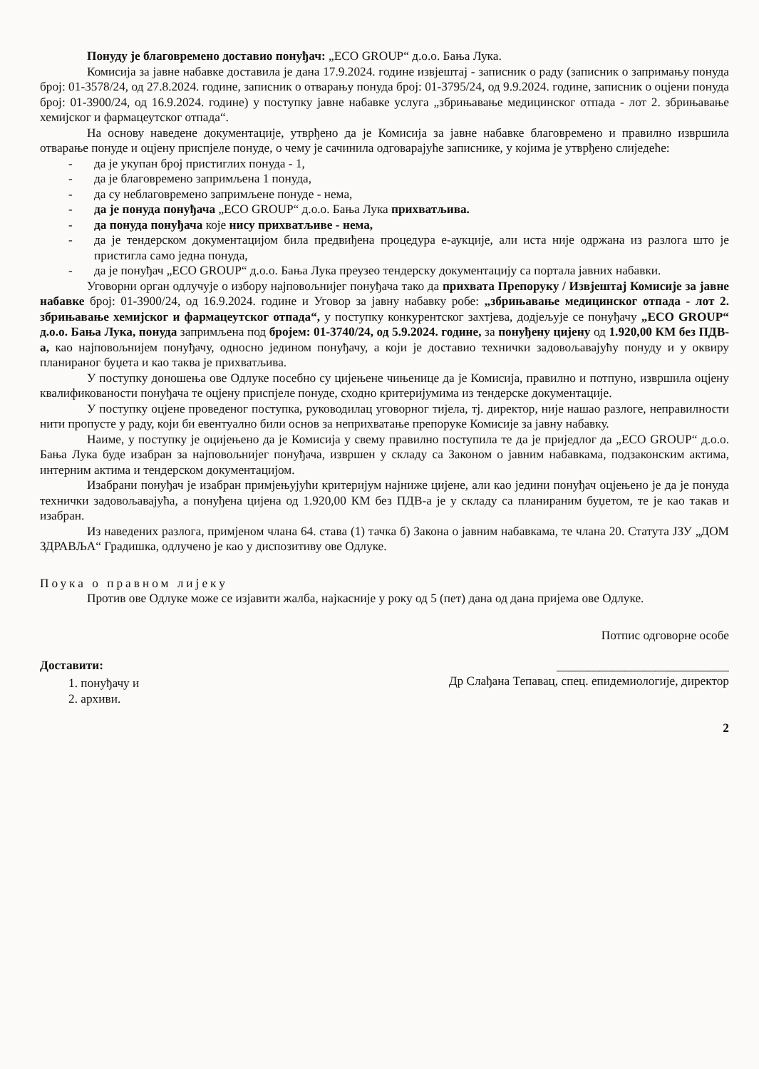Понуду је благовремено доставио понуђач: „ECO GROUP“ д.о.о. Бања Лука.
Комисија за јавне набавке доставила је дана 17.9.2024. године извјештај - записник о раду (записник о запримању понуда број: 01-3578/24, од 27.8.2024. године, записник о отварању понуда број: 01-3795/24, од 9.9.2024. године, записник о оцјени понуда број: 01-3900/24, од 16.9.2024. године) у поступку јавне набавке услуга „збрињавање медицинског отпада - лот 2. збрињавање хемијског и фармацеутског отпада“.
На основу наведене документације, утврђено да је Комисија за јавне набавке благовремено и правилно извршила отварање понуде и оцјену приспјеле понуде, о чему је сачинила одговарајуће записнике, у којима је утврђено слиједеће:
- да је укупан број пристиглих понуда - 1,
- да је благовремено запримљена 1 понуда,
- да су неблаговремено запримљене понуде - нема,
- да је понуда понуђача „ECO GROUP“ д.о.о. Бања Лука прихватљива.
- да понуда понуђача које нису прихватљиве - нема,
- да је тендерском документацијом била предвиђена процедура е-аукције, али иста није одржана из разлога што је пристигла само једна понуда,
- да је понуђач „ECO GROUP“ д.о.о. Бања Лука преузео тендерску документацију са портала јавних набавки.
Уговорни орган одлучује о избору најповољнијег понуђача тако да прихвата Препоруку / Извјештај Комисије за јавне набавке број: 01-3900/24, од 16.9.2024. године и Уговор за јавну набавку робе: „збрињавање медицинског отпада - лот 2. збрињавање хемијског и фармацеутског отпада“, у поступку конкурентског захтјева, додјељује се понуђачу „ECO GROUP“ д.о.о. Бања Лука, понуда запримљена под бројем: 01-3740/24, од 5.9.2024. године, за понуђену цијену од 1.920,00 КМ без ПДВ-а, као најповољнијем понуђачу, односно једином понуђачу, а који је доставио технички задовољавајућу понуду и у оквиру планираног буџета и као таква је прихватљива.
У поступку доношења ове Одлуке посебно су цијењене чињенице да је Комисија, правилно и потпуно, извршила оцјену квалификованости понуђача те оцјену приспјеле понуде, сходно критеријумима из тендерске документације.
У поступку оцјене проведеног поступка, руководилац уговорног тијела, тј. директор, није нашао разлоге, неправилности нити пропусте у раду, који би евентуално били основ за неприхватање препоруке Комисије за јавну набавку.
Наиме, у поступку је оцијењено да је Комисија у свему правилно поступила те да је приједлог да „ECO GROUP“ д.о.о. Бања Лука буде изабран за најповољнијег понуђача, извршен у складу са Законом о јавним набавкама, подзаконским актима, интерним актима и тендерском документацијом.
Изабрани понуђач је изабран примјењујући критеријум најниже цијене, али као једини понуђач оцјењено је да је понуда технички задовољавајућа, а понуђена цијена од 1.920,00 КМ без ПДВ-а је у складу са планираним буџетом, те је као такав и изабран.
Из наведених разлога, примјеном члана 64. става (1) тачка б) Закона о јавним набавкама, те члана 20. Статута ЈЗУ „ДОМ ЗДРАВЉА“ Градишка, одлучено је као у диспозитиву ове Одлуке.
Поука о правном лијеку
Против ове Одлуке може се изјавити жалба, најкасније у року од 5 (пет) дана од дана пријема ове Одлуке.
Доставити:
1. понуђачу и
2. архиви.
Потпис одговорне особе
____________________________
Др Слађана Тепавац, спец. епидемиологије, директор
2